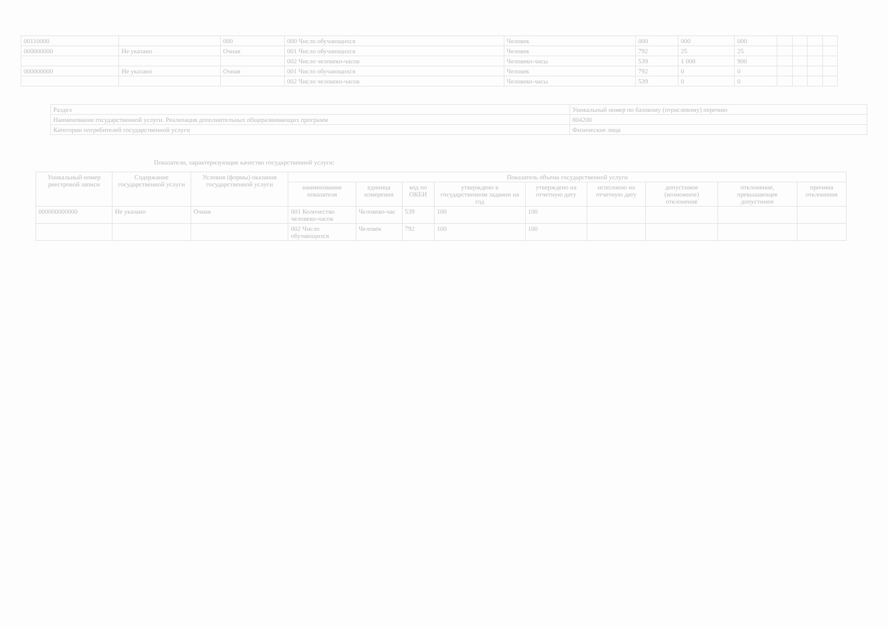| 00110000 | | 000 | 000 Число обучающихся | Человек | 000 | 000 | 000 | | | | |
| 000000000 | Не указано | Очная | 001 Число обучающихся | Человек | 792 | 25 | 25 | | | | |
| | | | 002 Число человеко-часов | Человеко-часы | 539 | 1 000 | 900 | | | | |
| 000000000 | Не указано | Очная | 001 Число обучающихся | Человек | 792 | 0 | 0 | | | | |
| | | | 002 Число человеко-часов | Человеко-часы | 539 | 0 | 0 | | | | |
| Раздел | Уникальный номер по базовому (отраслевому) перечню |
| Наименование государственной услуги. Реализация дополнительных общеразвивающих программ | 804200 |
| Категории потребителей государственной услуги | Физические лица |
Показатели, характеризующие качество государственной услуги:
| Уникальный номер реестровой записи | Содержание государственной услуги | Условия (формы) оказания государственной услуги | Показатель объема государственной услуги | | | | | | | | |
| --- | --- | --- | --- | --- | --- | --- | --- | --- | --- | --- | --- |
| | | | наименование показателя | единица измерения | код по ОКЕИ | утверждено в государственном задании на год | утверждено на отчетную дату | исполнено на отчетную дату | допустимое (возможное) отклонение | отклонение, превышающее допустимое | причина отклонения |
| 000000000000 | Не указано | Очная | 001 Количество человеко-часов | Человеко-час | 539 | 100 | 100 | | | | |
| | | | 002 Число обучающихся | Человек | 792 | 100 | 100 | | | | |